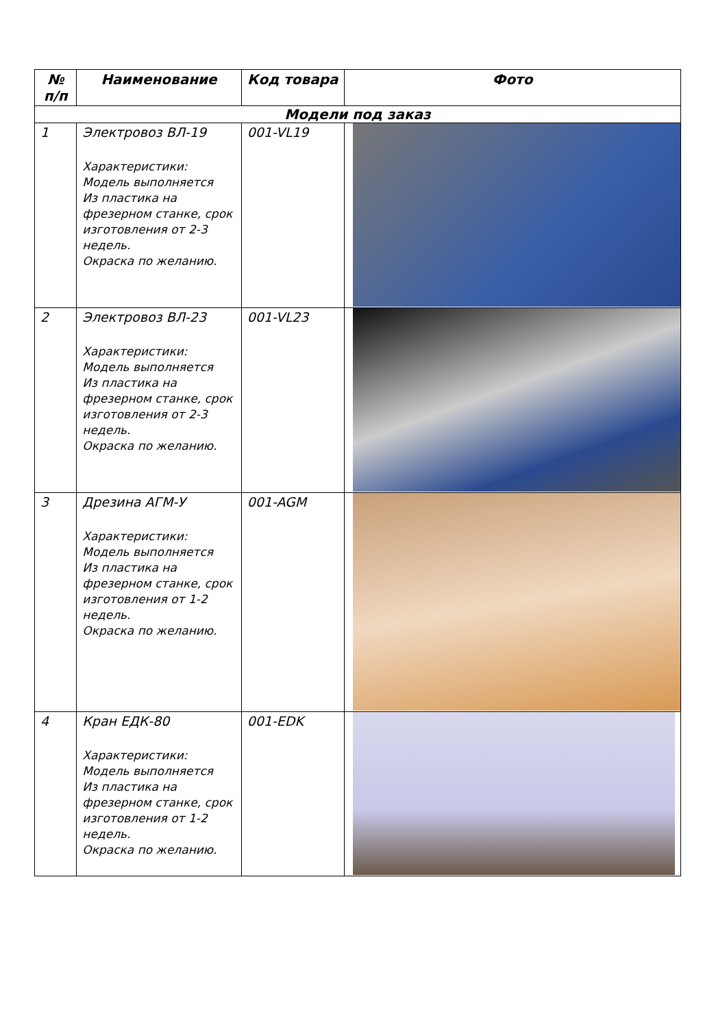| № п/п | Наименование | Код товара | Фото |
| --- | --- | --- | --- |
| Модели под заказ | | | |
| 1 | Электровоз ВЛ-19 Характеристики: Модель выполняется Из пластика на фрезерном станке, срок изготовления от 2-3 недель. Окраска по желанию. | 001-VL19 | |
| 2 | Электровоз ВЛ-23 Характеристики: Модель выполняется Из пластика на фрезерном станке, срок изготовления от 2-3 недель. Окраска по желанию. | 001-VL23 | |
| 3 | Дрезина АГМ-У Характеристики: Модель выполняется Из пластика на фрезерном станке, срок изготовления от 1-2 недель. Окраска по желанию. | 001-AGM | |
| 4 | Кран ЕДК-80 Характеристики: Модель выполняется Из пластика на фрезерном станке, срок изготовления от 1-2 недель. Окраска по желанию. | 001-EDK | |